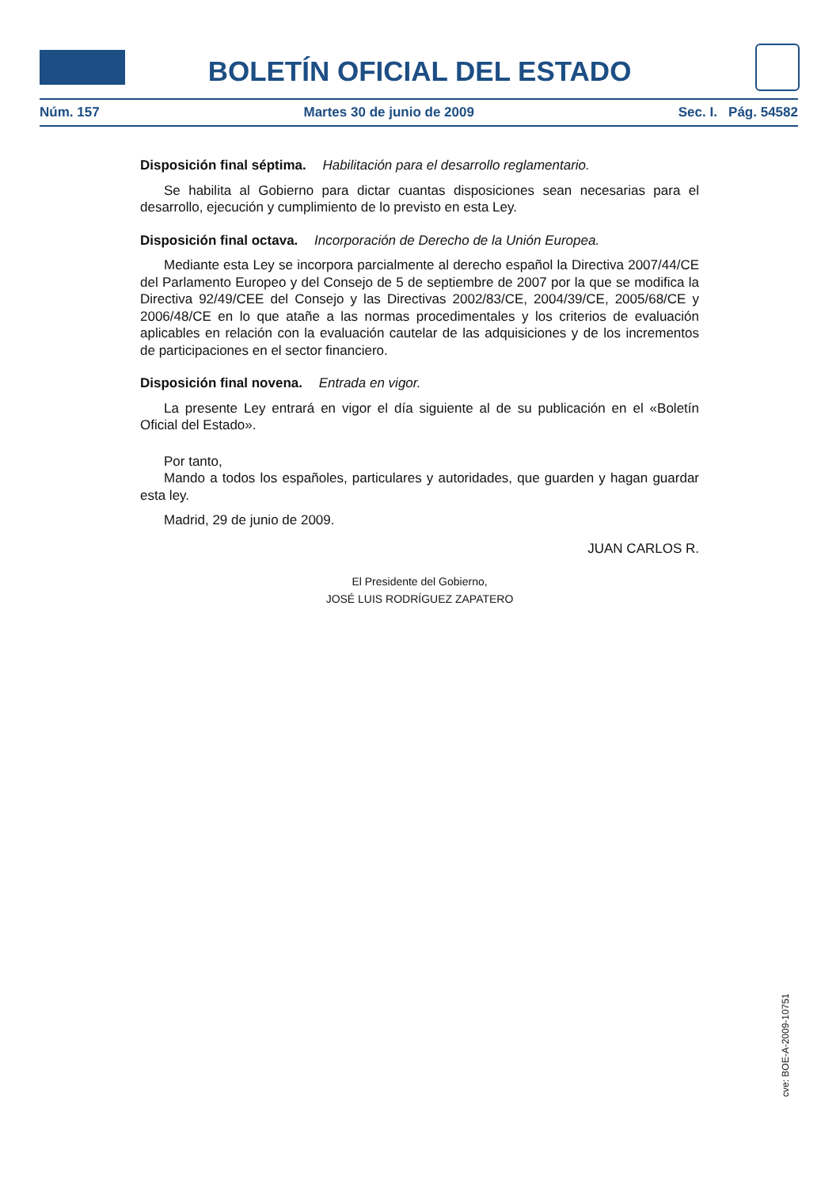BOLETÍN OFICIAL DEL ESTADO
Núm. 157 Martes 30 de junio de 2009 Sec. I. Pág. 54582
Disposición final séptima. Habilitación para el desarrollo reglamentario.
Se habilita al Gobierno para dictar cuantas disposiciones sean necesarias para el desarrollo, ejecución y cumplimiento de lo previsto en esta Ley.
Disposición final octava. Incorporación de Derecho de la Unión Europea.
Mediante esta Ley se incorpora parcialmente al derecho español la Directiva 2007/44/CE del Parlamento Europeo y del Consejo de 5 de septiembre de 2007 por la que se modifica la Directiva 92/49/CEE del Consejo y las Directivas 2002/83/CE, 2004/39/CE, 2005/68/CE y 2006/48/CE en lo que atañe a las normas procedimentales y los criterios de evaluación aplicables en relación con la evaluación cautelar de las adquisiciones y de los incrementos de participaciones en el sector financiero.
Disposición final novena. Entrada en vigor.
La presente Ley entrará en vigor el día siguiente al de su publicación en el «Boletín Oficial del Estado».
Por tanto,
Mando a todos los españoles, particulares y autoridades, que guarden y hagan guardar esta ley.
Madrid, 29 de junio de 2009.
JUAN CARLOS R.
El Presidente del Gobierno,
JOSÉ LUIS RODRÍGUEZ ZAPATERO
cve: BOE-A-2009-10751